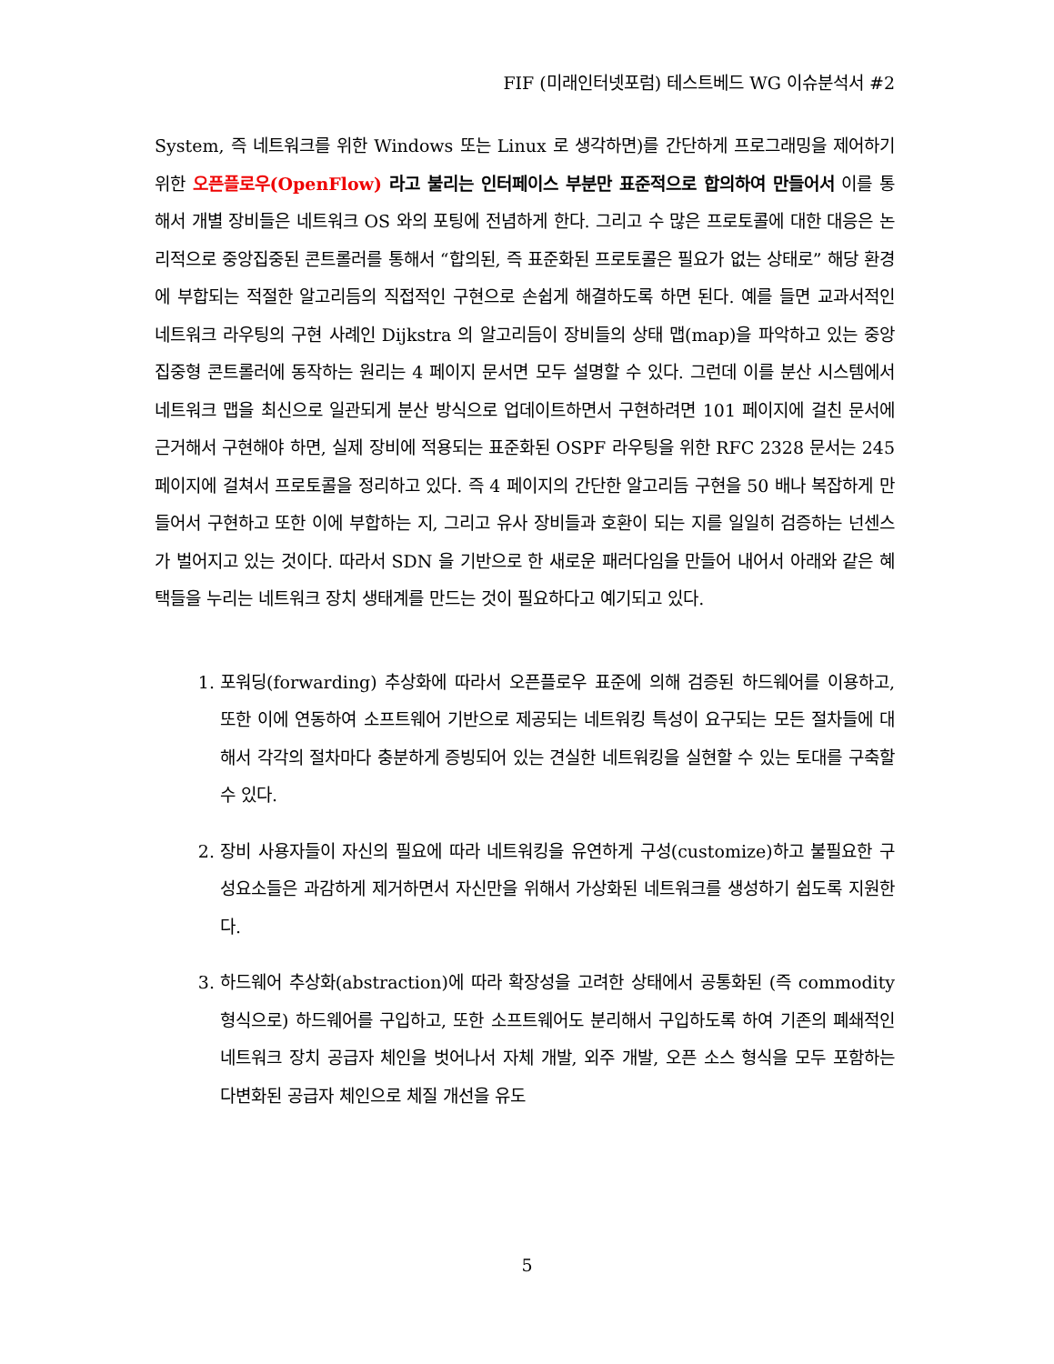FIF (미래인터넷포럼) 테스트베드 WG 이슈분석서 #2
System, 즉 네트워크를 위한 Windows 또는 Linux 로 생각하면)를 간단하게 프로그래밍을 제어하기 위한 오픈플로우(OpenFlow) 라고 불리는 인터페이스 부분만 표준적으로 합의하여 만들어서 이를 통해서 개별 장비들은 네트워크 OS 와의 포팅에 전념하게 한다. 그리고 수 많은 프로토콜에 대한 대응은 논리적으로 중앙집중된 콘트롤러를 통해서 “합의된, 즉 표준화된 프로토콜은 필요가 없는 상태로” 해당 환경에 부합되는 적절한 알고리듬의 직접적인 구현으로 손쉽게 해결하도록 하면 된다. 예를 들면 교과서적인 네트워크 라우팅의 구현 사례인 Dijkstra 의 알고리듬이 장비들의 상태 맵(map)을 파악하고 있는 중앙집중형 콘트롤러에 동작하는 원리는 4 페이지 문서면 모두 설명할 수 있다. 그런데 이를 분산 시스템에서 네트워크 맵을 최신으로 일관되게 분산 방식으로 업데이트하면서 구현하려면 101 페이지에 걸친 문서에 근거해서 구현해야 하면, 실제 장비에 적용되는 표준화된 OSPF 라우팅을 위한 RFC 2328 문서는 245 페이지에 걸쳐서 프로토콜을 정리하고 있다. 즉 4 페이지의 간단한 알고리듬 구현을 50 배나 복잡하게 만들어서 구현하고 또한 이에 부합하는 지, 그리고 유사 장비들과 호환이 되는 지를 일일히 검증하는 넌센스가 벌어지고 있는 것이다. 따라서 SDN 을 기반으로 한 새로운 패러다임을 만들어 내어서 아래와 같은 혜택들을 누리는 네트워크 장치 생태계를 만드는 것이 필요하다고 예기되고 있다.
1. 포워딩(forwarding) 추상화에 따라서 오픈플로우 표준에 의해 검증된 하드웨어를 이용하고, 또한 이에 연동하여 소프트웨어 기반으로 제공되는 네트워킹 특성이 요구되는 모든 절차들에 대해서 각각의 절차마다 충분하게 증빙되어 있는 견실한 네트워킹을 실현할 수 있는 토대를 구축할 수 있다.
2. 장비 사용자들이 자신의 필요에 따라 네트워킹을 유연하게 구성(customize)하고 불필요한 구성요소들은 과감하게 제거하면서 자신만을 위해서 가상화된 네트워크를 생성하기 쉽도록 지원한다.
3. 하드웨어 추상화(abstraction)에 따라 확장성을 고려한 상태에서 공통화된 (즉 commodity 형식으로) 하드웨어를 구입하고, 또한 소프트웨어도 분리해서 구입하도록 하여 기존의 폐쇄적인 네트워크 장치 공급자 체인을 벗어나서 자체 개발, 외주 개발, 오픈 소스 형식을 모두 포함하는 다변화된 공급자 체인으로 체질 개선을 유도
5